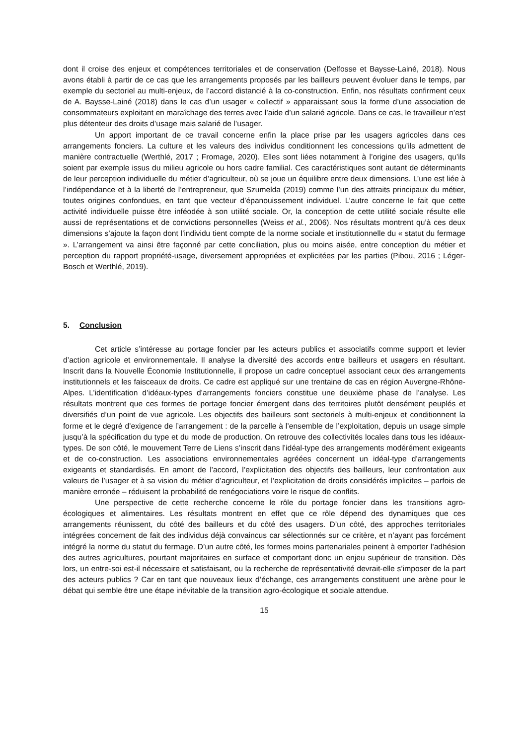dont il croise des enjeux et compétences territoriales et de conservation (Delfosse et Baysse-Lainé, 2018). Nous avons établi à partir de ce cas que les arrangements proposés par les bailleurs peuvent évoluer dans le temps, par exemple du sectoriel au multi-enjeux, de l’accord distancié à la co-construction. Enfin, nos résultats confirment ceux de A. Baysse-Lainé (2018) dans le cas d’un usager « collectif » apparaissant sous la forme d’une association de consommateurs exploitant en maraîchage des terres avec l’aide d’un salarié agricole. Dans ce cas, le travailleur n’est plus détenteur des droits d’usage mais salarié de l’usager.
Un apport important de ce travail concerne enfin la place prise par les usagers agricoles dans ces arrangements fonciers. La culture et les valeurs des individus conditionnent les concessions qu’ils admettent de manière contractuelle (Werthlé, 2017 ; Fromage, 2020). Elles sont liées notamment à l’origine des usagers, qu’ils soient par exemple issus du milieu agricole ou hors cadre familial. Ces caractéristiques sont autant de déterminants de leur perception individuelle du métier d’agriculteur, où se joue un équilibre entre deux dimensions. L’une est liée à l’indépendance et à la liberté de l’entrepreneur, que Szumelda (2019) comme l’un des attraits principaux du métier, toutes origines confondues, en tant que vecteur d’épanouissement individuel. L’autre concerne le fait que cette activité individuelle puisse être inféodée à son utilité sociale. Or, la conception de cette utilité sociale résulte elle aussi de représentations et de convictions personnelles (Weiss et al., 2006). Nos résultats montrent qu’à ces deux dimensions s’ajoute la façon dont l’individu tient compte de la norme sociale et institutionnelle du « statut du fermage ». L’arrangement va ainsi être façonné par cette conciliation, plus ou moins aisée, entre conception du métier et perception du rapport propriété-usage, diversement appropriées et explicitées par les parties (Pibou, 2016 ; Léger-Bosch et Werthlé, 2019).
5. Conclusion
Cet article s’intéresse au portage foncier par les acteurs publics et associatifs comme support et levier d’action agricole et environnementale. Il analyse la diversité des accords entre bailleurs et usagers en résultant. Inscrit dans la Nouvelle Économie Institutionnelle, il propose un cadre conceptuel associant ceux des arrangements institutionnels et les faisceaux de droits. Ce cadre est appliqué sur une trentaine de cas en région Auvergne-Rhône-Alpes. L’identification d’idéaux-types d’arrangements fonciers constitue une deuxième phase de l’analyse. Les résultats montrent que ces formes de portage foncier émergent dans des territoires plutôt densément peuplés et diversifiés d’un point de vue agricole. Les objectifs des bailleurs sont sectoriels à multi-enjeux et conditionnent la forme et le degré d’exigence de l’arrangement : de la parcelle à l’ensemble de l’exploitation, depuis un usage simple jusqu’à la spécification du type et du mode de production. On retrouve des collectivités locales dans tous les idéaux-types. De son côté, le mouvement Terre de Liens s’inscrit dans l’idéal-type des arrangements modérément exigeants et de co-construction. Les associations environnementales agréées concernent un idéal-type d’arrangements exigeants et standardisés. En amont de l’accord, l’explicitation des objectifs des bailleurs, leur confrontation aux valeurs de l’usager et à sa vision du métier d’agriculteur, et l’explicitation de droits considérés implicites – parfois de manière erronée – réduisent la probabilité de renégociations voire le risque de conflits.
Une perspective de cette recherche concerne le rôle du portage foncier dans les transitions agro-écologiques et alimentaires. Les résultats montrent en effet que ce rôle dépend des dynamiques que ces arrangements réunissent, du côté des bailleurs et du côté des usagers. D’un côté, des approches territoriales intégrées concernent de fait des individus déjà convaincus car sélectionnés sur ce critère, et n’ayant pas forcément intégré la norme du statut du fermage. D’un autre côté, les formes moins partenariales peinent à emporter l’adhésion des autres agricultures, pourtant majoritaires en surface et comportant donc un enjeu supérieur de transition. Dès lors, un entre-soi est-il nécessaire et satisfaisant, ou la recherche de représentativité devrait-elle s’imposer de la part des acteurs publics ? Car en tant que nouveaux lieux d’échange, ces arrangements constituent une arène pour le débat qui semble être une étape inévitable de la transition agro-écologique et sociale attendue.
15